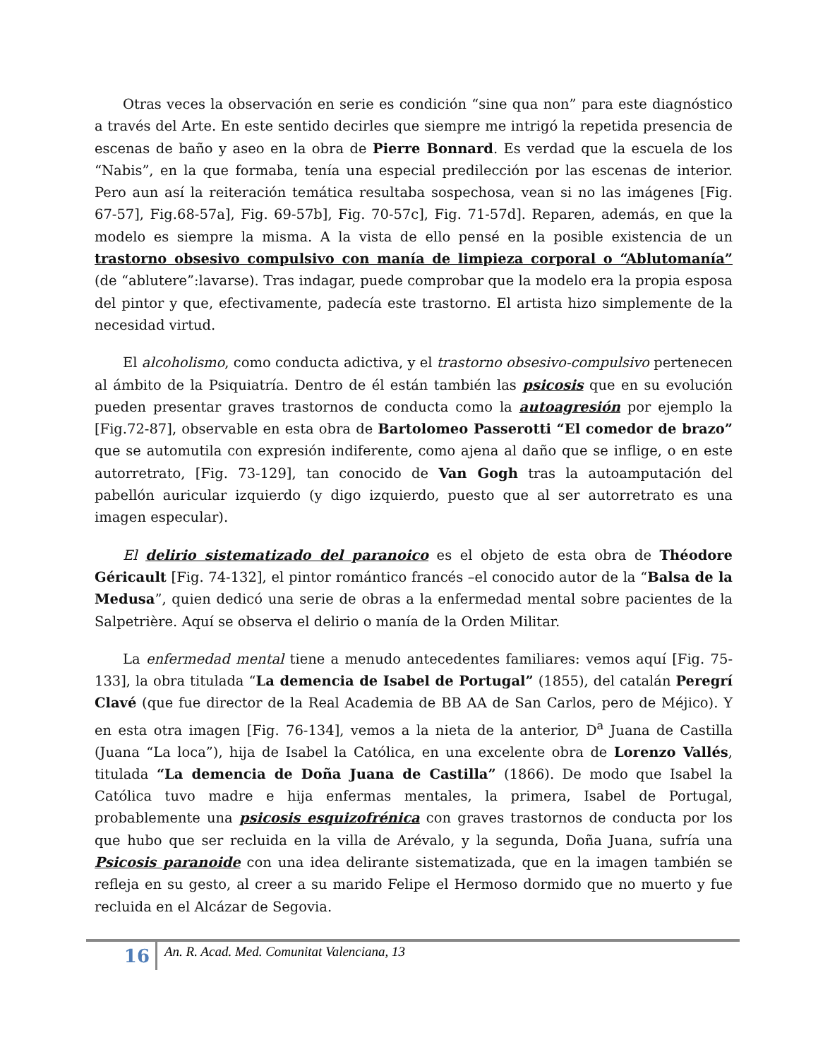Otras veces la observación en serie es condición “sine qua non” para este diagnóstico a través del Arte. En este sentido decirles que siempre me intrigó la repetida presencia de escenas de baño y aseo en la obra de Pierre Bonnard. Es verdad que la escuela de los “Nabis”, en la que formaba, tenía una especial predilección por las escenas de interior. Pero aun así la reiteración temática resultaba sospechosa, vean si no las imágenes [Fig. 67-57], Fig.68-57a], Fig. 69-57b], Fig. 70-57c], Fig. 71-57d]. Reparen, además, en que la modelo es siempre la misma. A la vista de ello pensé en la posible existencia de un trastorno obsesivo compulsivo con manía de limpieza corporal o “Ablutomanía” (de “ablutere”:lavarse). Tras indagar, puede comprobar que la modelo era la propia esposa del pintor y que, efectivamente, padecía este trastorno. El artista hizo simplemente de la necesidad virtud.
El alcoholismo, como conducta adictiva, y el trastorno obsesivo-compulsivo pertenecen al ámbito de la Psiquiatría. Dentro de él están también las psicosis que en su evolución pueden presentar graves trastornos de conducta como la autoagresión por ejemplo la [Fig.72-87], observable en esta obra de Bartolomeo Passerotti “El comedor de brazo” que se automutila con expresión indiferente, como ajena al daño que se inflige, o en este autorretrato, [Fig. 73-129], tan conocido de Van Gogh tras la autoamputación del pabellón auricular izquierdo (y digo izquierdo, puesto que al ser autorretrato es una imagen especular).
El delirio sistematizado del paranoico es el objeto de esta obra de Théodore Géricault [Fig. 74-132], el pintor romántico francés –el conocido autor de la “Balsa de la Medusa”, quien dedicó una serie de obras a la enfermedad mental sobre pacientes de la Salpetrière. Aquí se observa el delirio o manía de la Orden Militar.
La enfermedad mental tiene a menudo antecedentes familiares: vemos aquí [Fig. 75-133], la obra titulada “La demencia de Isabel de Portugal” (1855), del catalán Peregrí Clavé (que fue director de la Real Academia de BB AA de San Carlos, pero de Méjico). Y en esta otra imagen [Fig. 76-134], vemos a la nieta de la anterior, D<sup>a</sup> Juana de Castilla (Juana “La loca”), hija de Isabel la Católica, en una excelente obra de Lorenzo Vallés, titulada “La demencia de Doña Juana de Castilla” (1866). De modo que Isabel la Católica tuvo madre e hija enfermas mentales, la primera, Isabel de Portugal, probablemente una psicosis esquizofrénica con graves trastornos de conducta por los que hubo que ser recluida en la villa de Arévalo, y la segunda, Doña Juana, sufría una Psicosis paranoide con una idea delirante sistematizada, que en la imagen también se refleja en su gesto, al creer a su marido Felipe el Hermoso dormido que no muerto y fue recluida en el Alcázar de Segovia.
16
An. R. Acad. Med. Comunitat Valenciana, 13